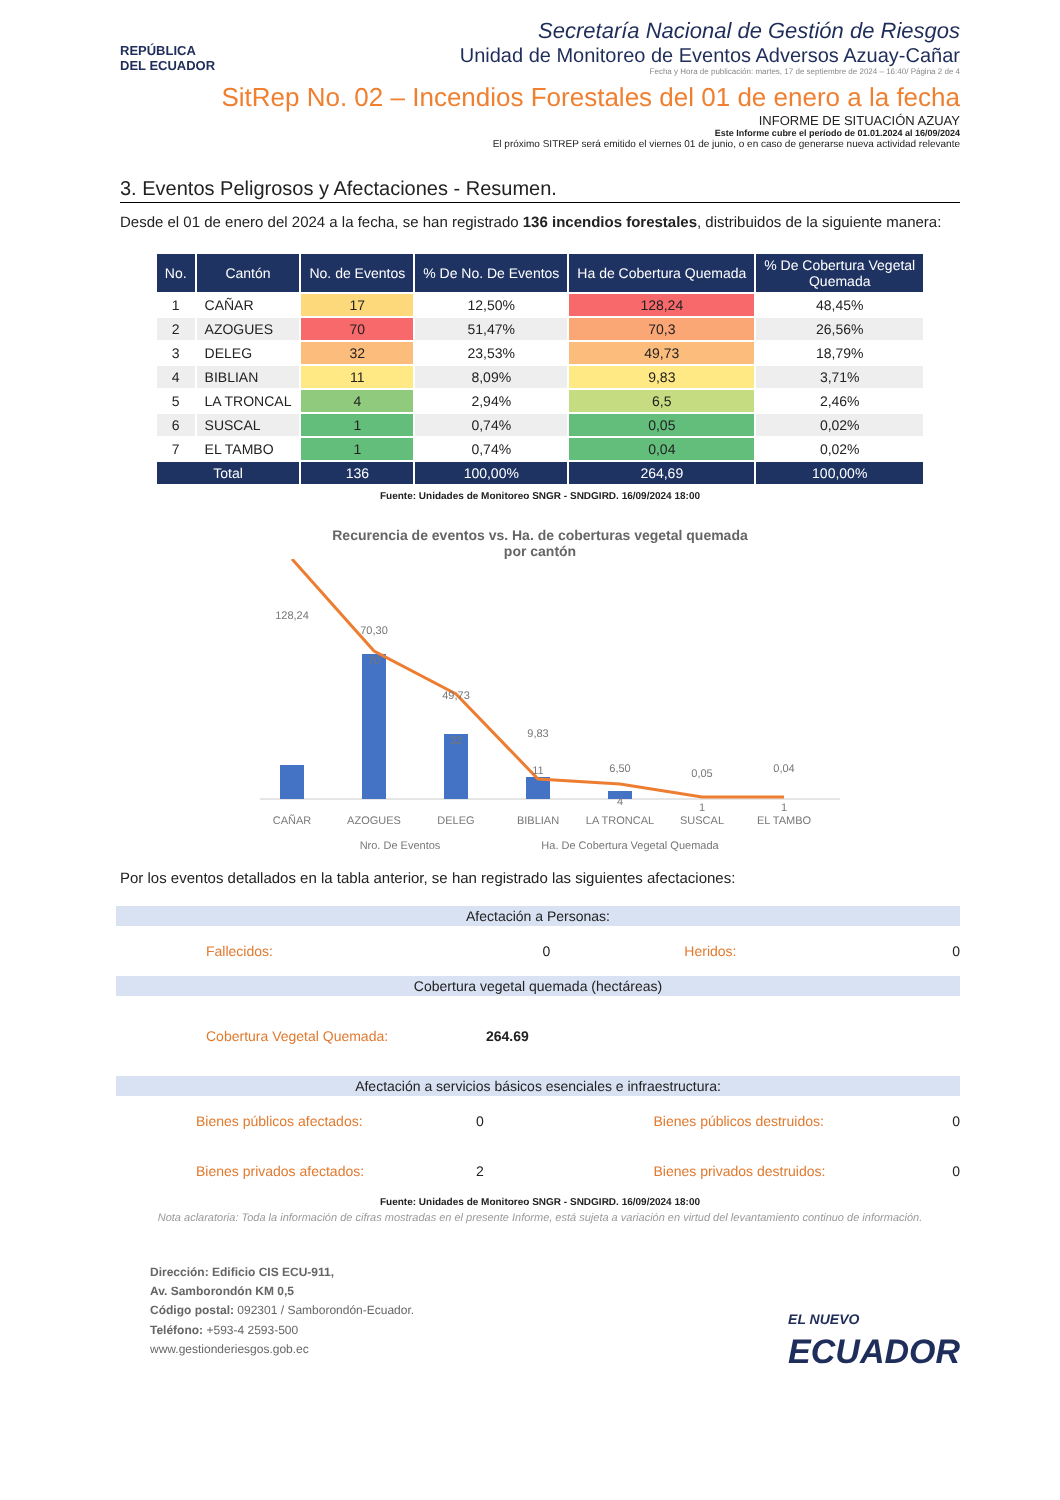REPÚBLICA
DEL ECUADOR
Secretaría Nacional de Gestión de Riesgos
Unidad de Monitoreo de Eventos Adversos Azuay-Cañar
Fecha y Hora de publicación: martes, 17 de septiembre de 2024 – 16:40/ Página 2 de 4
SitRep No. 02 – Incendios Forestales del 01 de enero a la fecha
INFORME DE SITUACIÓN AZUAY
Este Informe cubre el período de 01.01.2024 al 16/09/2024
El próximo SITREP será emitido el viernes 01 de junio, o en caso de generarse nueva actividad relevante
3. Eventos Peligrosos y Afectaciones - Resumen.
Desde el 01 de enero del 2024 a la fecha, se han registrado 136 incendios forestales, distribuidos de la siguiente manera:
| No. | Cantón | No. de Eventos | % De No. De Eventos | Ha de Cobertura Quemada | % De Cobertura Vegetal Quemada |
| --- | --- | --- | --- | --- | --- |
| 1 | CAÑAR | 17 | 12,50% | 128,24 | 48,45% |
| 2 | AZOGUES | 70 | 51,47% | 70,3 | 26,56% |
| 3 | DELEG | 32 | 23,53% | 49,73 | 18,79% |
| 4 | BIBLIAN | 11 | 8,09% | 9,83 | 3,71% |
| 5 | LA TRONCAL | 4 | 2,94% | 6,5 | 2,46% |
| 6 | SUSCAL | 1 | 0,74% | 0,05 | 0,02% |
| 7 | EL TAMBO | 1 | 0,74% | 0,04 | 0,02% |
| Total | | 136 | 100,00% | 264,69 | 100,00% |
Fuente: Unidades de Monitoreo SNGR - SNDGIRD. 16/09/2024 18:00
Recurencia de eventos vs. Ha. de coberturas vegetal quemada
por cantón
128,24
70,30
70
49,73
32
9,83
11
6,50
4
0,05
1
0,04
1
CAÑAR
AZOGUES
DELEG
BIBLIAN
LA TRONCAL
SUSCAL
EL TAMBO
Nro. De Eventos
Ha. De Cobertura Vegetal Quemada
Por los eventos detallados en la tabla anterior, se han registrado las siguientes afectaciones:
Afectación a Personas:
Fallecidos: 0 Heridos: 0
Cobertura vegetal quemada (hectáreas)
Cobertura Vegetal Quemada: 264.69
Afectación a servicios básicos esenciales e infraestructura:
Bienes públicos afectados: 0 Bienes públicos destruidos: 0
Bienes privados afectados: 2 Bienes privados destruidos: 0
Fuente: Unidades de Monitoreo SNGR - SNDGIRD. 16/09/2024 18:00
Nota aclaratoria: Toda la información de cifras mostradas en el presente Informe, está sujeta a variación en virtud del levantamiento continuo de información.
Dirección: Edificio CIS ECU-911,
Av. Samborondón KM 0,5
Código postal: 092301 / Samborondón-Ecuador.
Teléfono: +593-4 2593-500
www.gestionderiesgos.gob.ec
EL NUEVO
ECUADOR